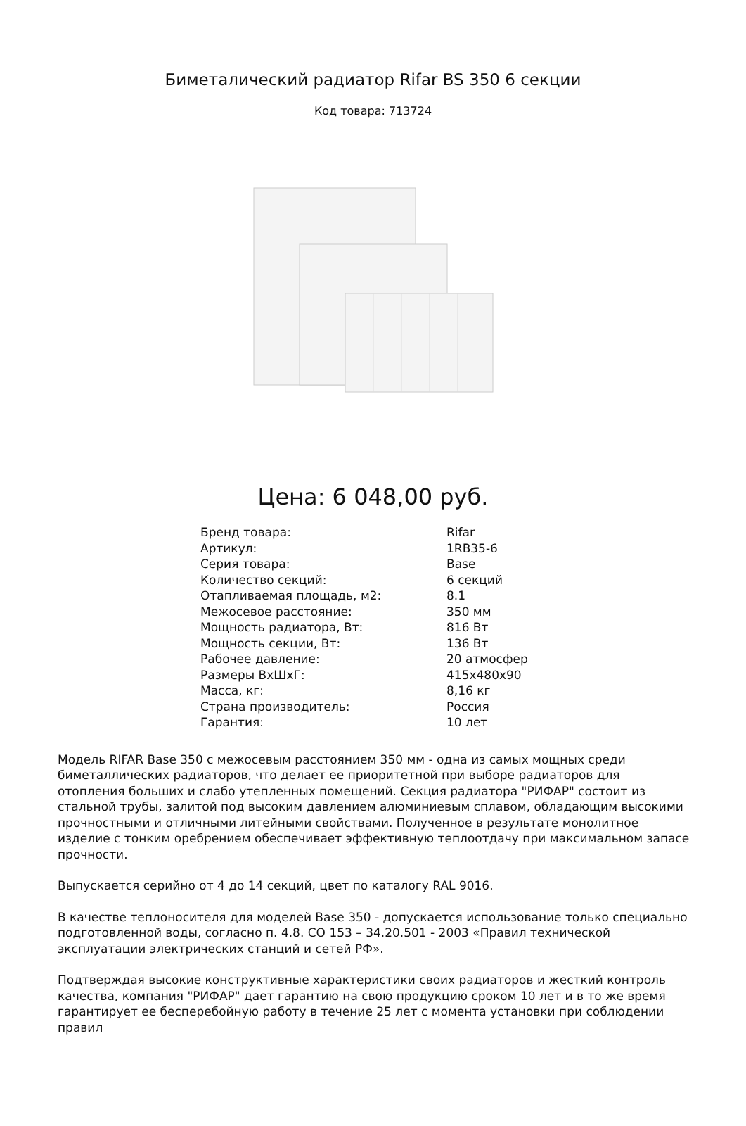Биметалический радиатор Rifar BS 350 6 секции
Код товара: 713724
Цена: 6 048,00 руб.
| Бренд товара: | Rifar |
| Артикул: | 1RB35-6 |
| Серия товара: | Base |
| Количество секций: | 6 секций |
| Отапливаемая площадь, м2: | 8.1 |
| Межосевое расстояние: | 350 мм |
| Мощность радиатора, Вт: | 816 Вт |
| Мощность секции, Вт: | 136 Вт |
| Рабочее давление: | 20 атмосфер |
| Размеры ВхШхГ: | 415x480x90 |
| Масса, кг: | 8,16 кг |
| Страна производитель: | Россия |
| Гарантия: | 10 лет |
Модель RIFAR Base 350 с межосевым расстоянием 350 мм - одна из самых мощных среди биметаллических радиаторов, что делает ее приоритетной при выборе радиаторов для отопления больших и слабо утепленных помещений. Секция радиатора "РИФАР" состоит из стальной трубы, залитой под высоким давлением алюминиевым сплавом, обладающим высокими прочностными и отличными литейными свойствами. Полученное в результате монолитное изделие с тонким оребрением обеспечивает эффективную теплоотдачу при максимальном запасе прочности.
Выпускается серийно от 4 до 14 секций, цвет по каталогу RAL 9016.
В качестве теплоносителя для моделей Base 350 - допускается использование только специально подготовленной воды, согласно п. 4.8. СО 153 – 34.20.501 - 2003 «Правил технической эксплуатации электрических станций и сетей РФ».
Подтверждая высокие конструктивные характеристики своих радиаторов и жесткий контроль качества, компания "РИФАР" дает гарантию на свою продукцию сроком 10 лет и в то же время гарантирует ее бесперебойную работу в течение 25 лет с момента установки при соблюдении правил